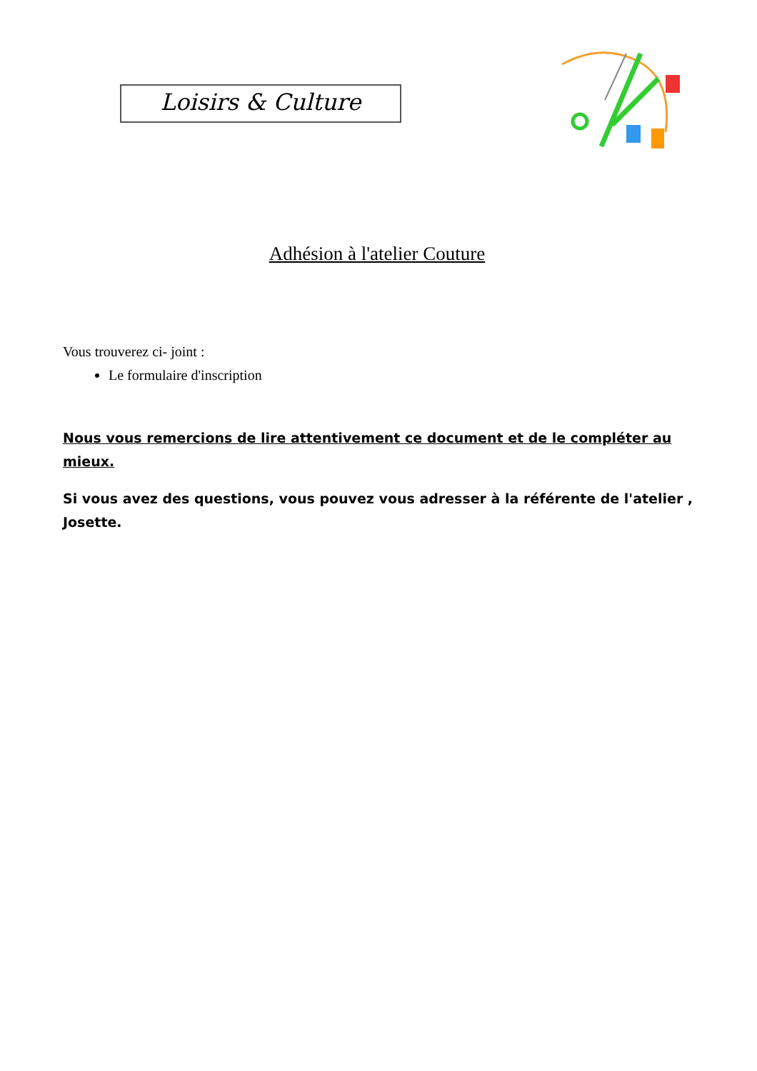Loisirs & Culture
Adhésion à l'atelier Couture
Vous trouverez ci- joint :
Le formulaire d'inscription
Nous vous remercions de lire attentivement ce document et de le compléter au mieux.
Si vous avez des questions, vous pouvez vous adresser à la référente de l'atelier , Josette.